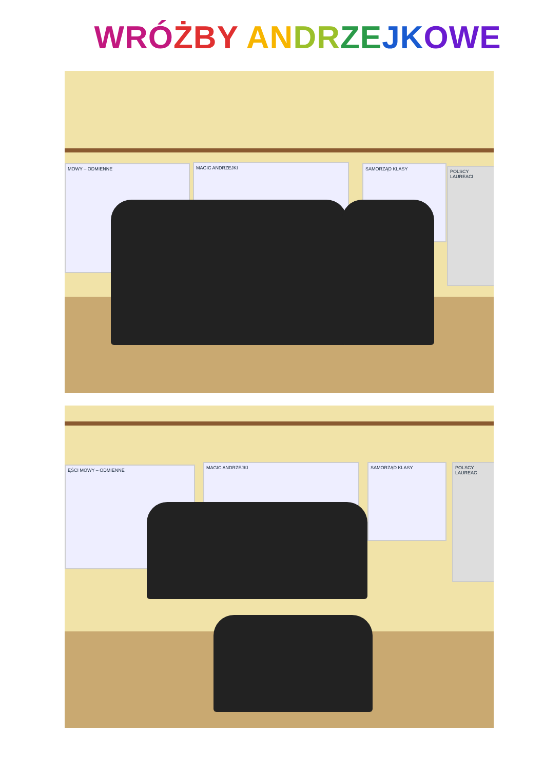WRÓ ŻBY AN DR ZE JK OWE
MAGIC ANDRZEJKI
MOWY – ODMIENNE SAMORZĄD KLASY
POLSCY LAUREACI
MAGIC ANDRZEJKI
ĘŚCI MOWY – ODMIENNE SAMORZĄD KLASY
POLSCY LAUREAC